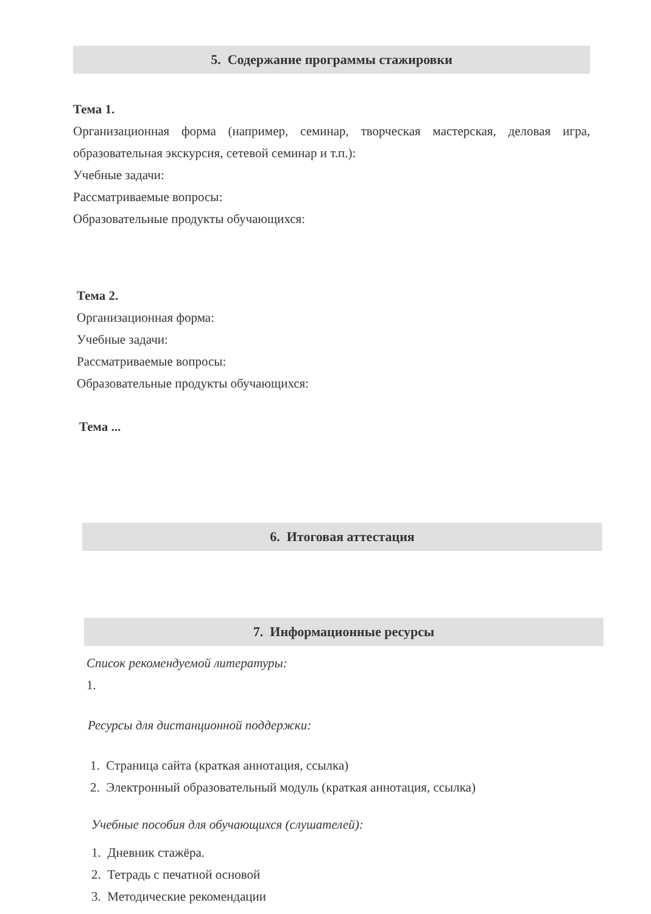5. Содержание программы стажировки
Тема 1.
Организационная форма (например, семинар, творческая мастерская, деловая игра, образовательная экскурсия, сетевой семинар и т.п.):
Учебные задачи:
Рассматриваемые вопросы:
Образовательные продукты обучающихся:
Тема 2.
Организационная форма:
Учебные задачи:
Рассматриваемые вопросы:
Образовательные продукты обучающихся:
Тема ...
6. Итоговая аттестация
7. Информационные ресурсы
Список рекомендуемой литературы:
1.
Ресурсы для дистанционной поддержки:
1. Страница сайта (краткая аннотация, ссылка)
2. Электронный образовательный модуль (краткая аннотация, ссылка)
Учебные пособия для обучающихся (слушателей):
1. Дневник стажёра.
2. Тетрадь с печатной основой
3. Методические рекомендации